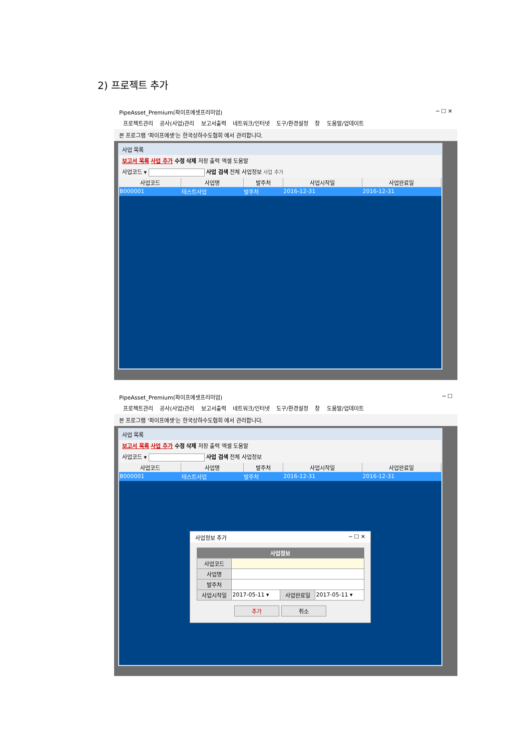2) 프로젝트 추가
PipeAsset_Premium(파이프에셋프리미엄) ─ ☐ ✕
프로젝트관리 공사(사업)관리 보고서출력 네트워크/인터넷 도구/환경설정 창 도움말/업데이트
본 프로그램 '파이프에셋'는 한국상하수도협회 에서 관리합니다.
사업 목록
보고서 목록 사업 추가 수정 삭제 저장 출력 엑셀 도움말
사업코드 ▾ 사업 검색 전체 사업정보 사업 추가
| 사업코드 | 사업명 | 발주처 | 사업시작일 | 사업완료일 |
| --- | --- | --- | --- | --- |
| B000001 | 테스트사업 | 발주처 | 2016-12-31 | 2016-12-31 |
PipeAsset_Premium(파이프에셋프리미엄) ─ ☐
프로젝트관리 공사(사업)관리 보고서출력 네트워크/인터넷 도구/환경설정 창 도움말/업데이트
본 프로그램 '파이프에셋'는 한국상하수도협회 에서 관리합니다.
사업 목록
보고서 목록 사업 추가 수정 삭제 저장 출력 엑셀 도움말
사업코드 ▾ 사업 검색 전체 사업정보
| 사업코드 | 사업명 | 발주처 | 사업시작일 | 사업완료일 |
| --- | --- | --- | --- | --- |
| B000001 | 테스트사업 | 발주처 | 2016-12-31 | 2016-12-31 |
사업정보 추가 ─ ☐ ✕
| 사업정보 | | | |
| --- | --- | --- | --- |
| 사업코드 | | | |
| 사업명 | | | |
| 발주처 | | | |
| 사업시작일 | 2017-05-11 ▾ | 사업완료일 | 2017-05-11 ▾ |
추가 취소